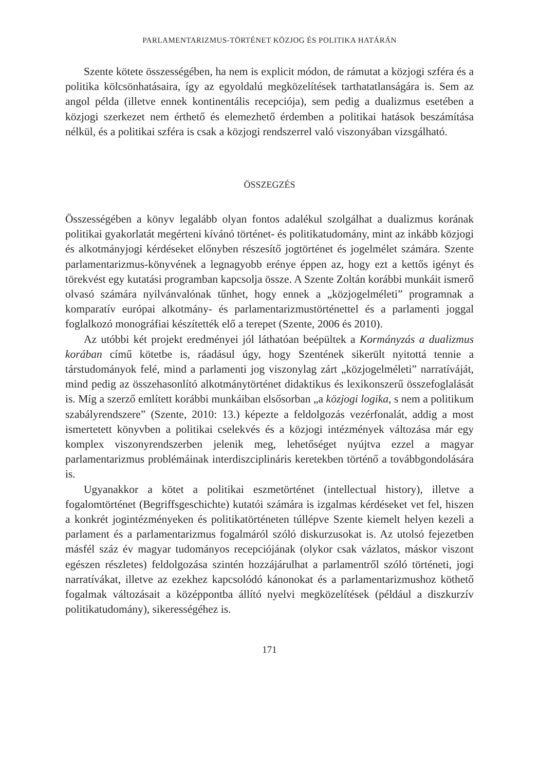PARLAMENTARIZMUS-TÖRTÉNET KÖZJOG ÉS POLITIKA HATÁRÁN
Szente kötete összességében, ha nem is explicit módon, de rámutat a közjogi szféra és a politika kölcsönhatásaira, így az egyoldalú megközelítések tarthatatlanságára is. Sem az angol példa (illetve ennek kontinentális recepciója), sem pedig a dualizmus esetében a közjogi szerkezet nem érthető és elemezhető érdemben a politikai hatások beszámítása nélkül, és a politikai szféra is csak a közjogi rendszerrel való viszonyában vizsgálható.
ÖSSZEGZÉS
Összességében a könyv legalább olyan fontos adalékul szolgálhat a dualizmus korának politikai gyakorlatát megérteni kívánó történet- és politikatudomány, mint az inkább közjogi és alkotmányjogi kérdéseket előnyben részesítő jogtörténet és jogelmélet számára. Szente parlamentarizmus-könyvének a legnagyobb erénye éppen az, hogy ezt a kettős igényt és törekvést egy kutatási programban kapcsolja össze. A Szente Zoltán korábbi munkáit ismerő olvasó számára nyilvánvalónak tűnhet, hogy ennek a „közjogelméleti” programnak a komparatív európai alkotmány- és parlamentarizmustörténettel és a parlamenti joggal foglalkozó monográfiai készítették elő a terepet (Szente, 2006 és 2010).
Az utóbbi két projekt eredményei jól láthatóan beépültek a Kormányzás a dualizmus korában című kötetbe is, ráadásul úgy, hogy Szentének sikerült nyitottá tennie a társtudományok felé, mind a parlamenti jog viszonylag zárt „közjogelméleti” narratíváját, mind pedig az összehasonlító alkotmánytörténet didaktikus és lexikonszerű összefoglalását is. Míg a szerző említett korábbi munkáiban elsősorban „a közjogi logika, s nem a politikum szabályrendszere” (Szente, 2010: 13.) képezte a feldolgozás vezérfonalát, addig a most ismertetett könyvben a politikai cselekvés és a közjogi intézmények változása már egy komplex viszonyrendszerben jelenik meg, lehetőséget nyújtva ezzel a magyar parlamentarizmus problémáinak interdiszciplináris keretekben történő a továbbgondolására is.
Ugyanakkor a kötet a politikai eszmetörténet (intellectual history), illetve a fogalomtörténet (Begriffsgeschichte) kutatói számára is izgalmas kérdéseket vet fel, hiszen a konkrét jogintézményeken és politikatörténeten túllépve Szente kiemelt helyen kezeli a parlament és a parlamentarizmus fogalmáról szóló diskurzusokat is. Az utolsó fejezetben másfél száz év magyar tudományos recepciójának (olykor csak vázlatos, máskor viszont egészen részletes) feldolgozása szintén hozzájárulhat a parlamentről szóló történeti, jogi narratívákat, illetve az ezekhez kapcsolódó kánonokat és a parlamentarizmushoz köthető fogalmak változásait a középpontba állító nyelvi megközelítések (például a diszkurzív politikatudomány), sikerességéhez is.
171